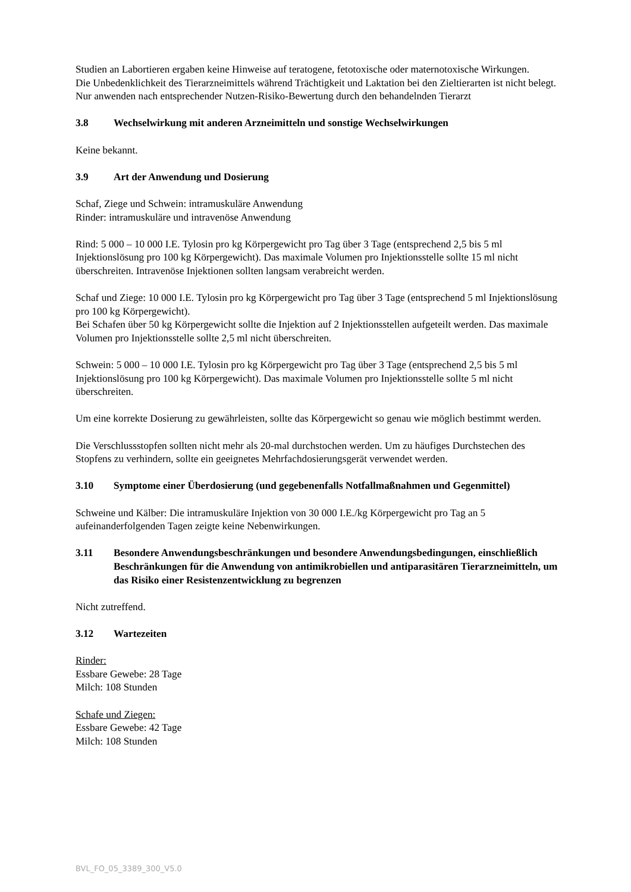Studien an Labortieren ergaben keine Hinweise auf teratogene, fetotoxische oder maternotoxische Wirkungen.
Die Unbedenklichkeit des Tierarzneimittels während Trächtigkeit und Laktation bei den Zieltierarten ist nicht belegt.
Nur anwenden nach entsprechender Nutzen-Risiko-Bewertung durch den behandelnden Tierarzt
3.8 Wechselwirkung mit anderen Arzneimitteln und sonstige Wechselwirkungen
Keine bekannt.
3.9 Art der Anwendung und Dosierung
Schaf, Ziege und Schwein: intramuskuläre Anwendung
Rinder: intramuskuläre und intravenöse Anwendung
Rind: 5 000 – 10 000 I.E. Tylosin pro kg Körpergewicht pro Tag über 3 Tage (entsprechend 2,5 bis 5 ml Injektionslösung pro 100 kg Körpergewicht). Das maximale Volumen pro Injektionsstelle sollte 15 ml nicht überschreiten. Intravenöse Injektionen sollten langsam verabreicht werden.
Schaf und Ziege: 10 000 I.E. Tylosin pro kg Körpergewicht pro Tag über 3 Tage (entsprechend 5 ml Injektionslösung pro 100 kg Körpergewicht).
Bei Schafen über 50 kg Körpergewicht sollte die Injektion auf 2 Injektionsstellen aufgeteilt werden. Das maximale Volumen pro Injektionsstelle sollte 2,5 ml nicht überschreiten.
Schwein: 5 000 – 10 000 I.E. Tylosin pro kg Körpergewicht pro Tag über 3 Tage (entsprechend 2,5 bis 5 ml Injektionslösung pro 100 kg Körpergewicht). Das maximale Volumen pro Injektionsstelle sollte 5 ml nicht überschreiten.
Um eine korrekte Dosierung zu gewährleisten, sollte das Körpergewicht so genau wie möglich bestimmt werden.
Die Verschlussstopfen sollten nicht mehr als 20-mal durchstochen werden. Um zu häufiges Durchstechen des Stopfens zu verhindern, sollte ein geeignetes Mehrfachdosierungsgerät verwendet werden.
3.10 Symptome einer Überdosierung (und gegebenenfalls Notfallmaßnahmen und Gegenmittel)
Schweine und Kälber: Die intramuskuläre Injektion von 30 000 I.E./kg Körpergewicht pro Tag an 5 aufeinanderfolgenden Tagen zeigte keine Nebenwirkungen.
3.11 Besondere Anwendungsbeschränkungen und besondere Anwendungsbedingungen, einschließlich Beschränkungen für die Anwendung von antimikrobiellen und antiparasitären Tierarzneimitteln, um das Risiko einer Resistenzentwicklung zu begrenzen
Nicht zutreffend.
3.12 Wartezeiten
Rinder:
Essbare Gewebe: 28 Tage
Milch: 108 Stunden
Schafe und Ziegen:
Essbare Gewebe: 42 Tage
Milch: 108 Stunden
BVL_FO_05_3389_300_V5.0